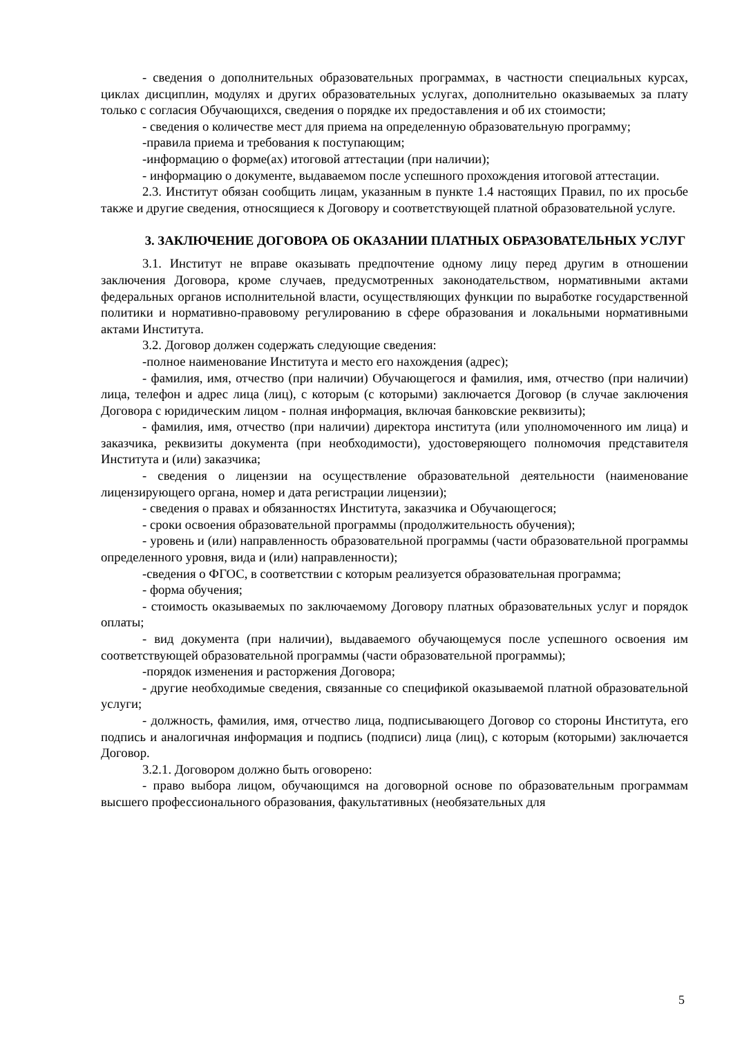- сведения о дополнительных образовательных программах, в частности специальных курсах, циклах дисциплин, модулях и других образовательных услугах, дополнительно оказываемых за плату только с согласия Обучающихся, сведения о порядке их предоставления и об их стоимости;
- сведения о количестве мест для приема на определенную образовательную программу;
-правила приема и требования к поступающим;
-информацию о форме(ах) итоговой аттестации (при наличии);
- информацию о документе, выдаваемом после успешного прохождения итоговой аттестации.
2.3. Институт обязан сообщить лицам, указанным в пункте 1.4 настоящих Правил, по их просьбе также и другие сведения, относящиеся к Договору и соответствующей платной образовательной услуге.
3. ЗАКЛЮЧЕНИЕ ДОГОВОРА ОБ ОКАЗАНИИ ПЛАТНЫХ ОБРАЗОВАТЕЛЬНЫХ УСЛУГ
3.1. Институт не вправе оказывать предпочтение одному лицу перед другим в отношении заключения Договора, кроме случаев, предусмотренных законодательством, нормативными актами федеральных органов исполнительной власти, осуществляющих функции по выработке государственной политики и нормативно-правовому регулированию в сфере образования и локальными нормативными актами Института.
3.2. Договор должен содержать следующие сведения:
-полное наименование Института и место его нахождения (адрес);
- фамилия, имя, отчество (при наличии) Обучающегося и фамилия, имя, отчество (при наличии) лица, телефон и адрес лица (лиц), с которым (с которыми) заключается Договор (в случае заключения Договора с юридическим лицом - полная информация, включая банковские реквизиты);
- фамилия, имя, отчество (при наличии) директора института (или уполномоченного им лица) и заказчика, реквизиты документа (при необходимости), удостоверяющего полномочия представителя Института и (или) заказчика;
- сведения о лицензии на осуществление образовательной деятельности (наименование лицензирующего органа, номер и дата регистрации лицензии);
- сведения о правах и обязанностях Института, заказчика и Обучающегося;
- сроки освоения образовательной программы (продолжительность обучения);
- уровень и (или) направленность образовательной программы (части образовательной программы определенного уровня, вида и (или) направленности);
-сведения о ФГОС, в соответствии с которым реализуется образовательная программа;
- форма обучения;
- стоимость оказываемых по заключаемому Договору платных образовательных услуг и порядок оплаты;
- вид документа (при наличии), выдаваемого обучающемуся после успешного освоения им соответствующей образовательной программы (части образовательной программы);
-порядок изменения и расторжения Договора;
- другие необходимые сведения, связанные со спецификой оказываемой платной образовательной услуги;
- должность, фамилия, имя, отчество лица, подписывающего Договор со стороны Института, его подпись и аналогичная информация и подпись (подписи) лица (лиц), с которым (которыми) заключается Договор.
3.2.1. Договором должно быть оговорено:
- право выбора лицом, обучающимся на договорной основе по образовательным программам высшего профессионального образования, факультативных (необязательных для
5